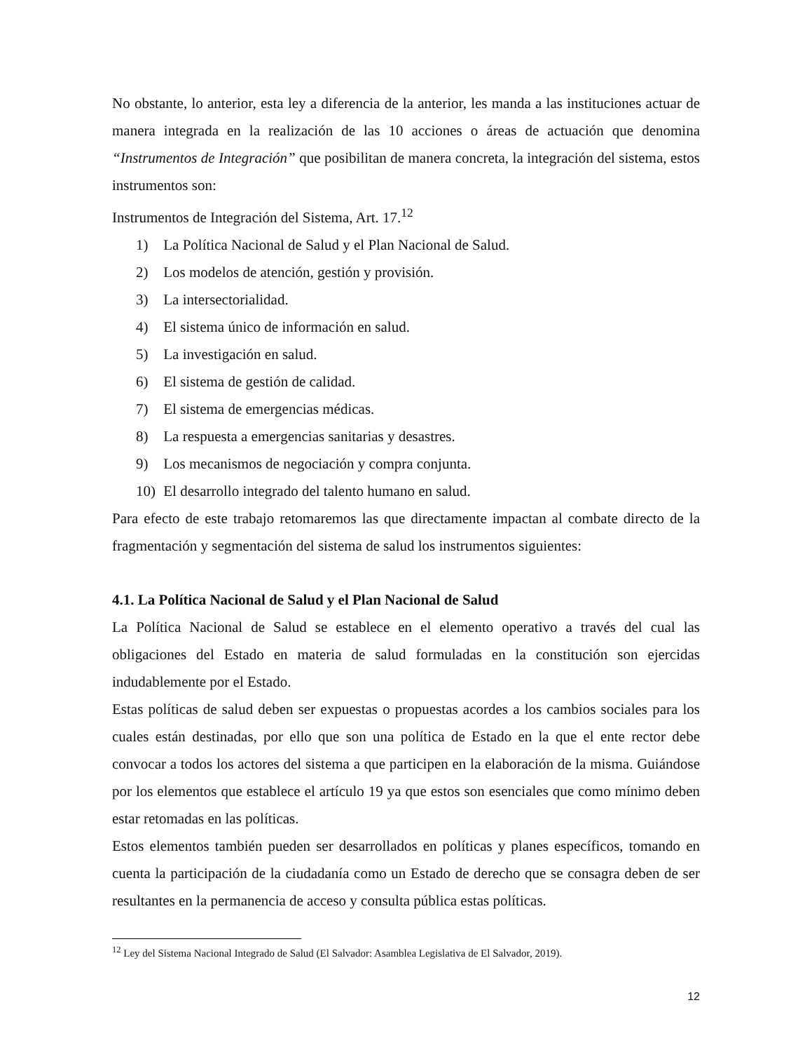No obstante, lo anterior, esta ley a diferencia de la anterior, les manda a las instituciones actuar de manera integrada en la realización de las 10 acciones o áreas de actuación que denomina “Instrumentos de Integración” que posibilitan de manera concreta, la integración del sistema, estos instrumentos son:
Instrumentos de Integración del Sistema, Art. 17.<sup>12</sup>
1) La Política Nacional de Salud y el Plan Nacional de Salud.
2) Los modelos de atención, gestión y provisión.
3) La intersectorialidad.
4) El sistema único de información en salud.
5) La investigación en salud.
6) El sistema de gestión de calidad.
7) El sistema de emergencias médicas.
8) La respuesta a emergencias sanitarias y desastres.
9) Los mecanismos de negociación y compra conjunta.
10) El desarrollo integrado del talento humano en salud.
Para efecto de este trabajo retomaremos las que directamente impactan al combate directo de la fragmentación y segmentación del sistema de salud los instrumentos siguientes:
4.1. La Política Nacional de Salud y el Plan Nacional de Salud
La Política Nacional de Salud se establece en el elemento operativo a través del cual las obligaciones del Estado en materia de salud formuladas en la constitución son ejercidas indudablemente por el Estado.
Estas políticas de salud deben ser expuestas o propuestas acordes a los cambios sociales para los cuales están destinadas, por ello que son una política de Estado en la que el ente rector debe convocar a todos los actores del sistema a que participen en la elaboración de la misma. Guiándose por los elementos que establece el artículo 19 ya que estos son esenciales que como mínimo deben estar retomadas en las políticas.
Estos elementos también pueden ser desarrollados en políticas y planes específicos, tomando en cuenta la participación de la ciudadanía como un Estado de derecho que se consagra deben de ser resultantes en la permanencia de acceso y consulta pública estas políticas.
<sup>12</sup> Ley del Sistema Nacional Integrado de Salud (El Salvador: Asamblea Legislativa de El Salvador, 2019).
12